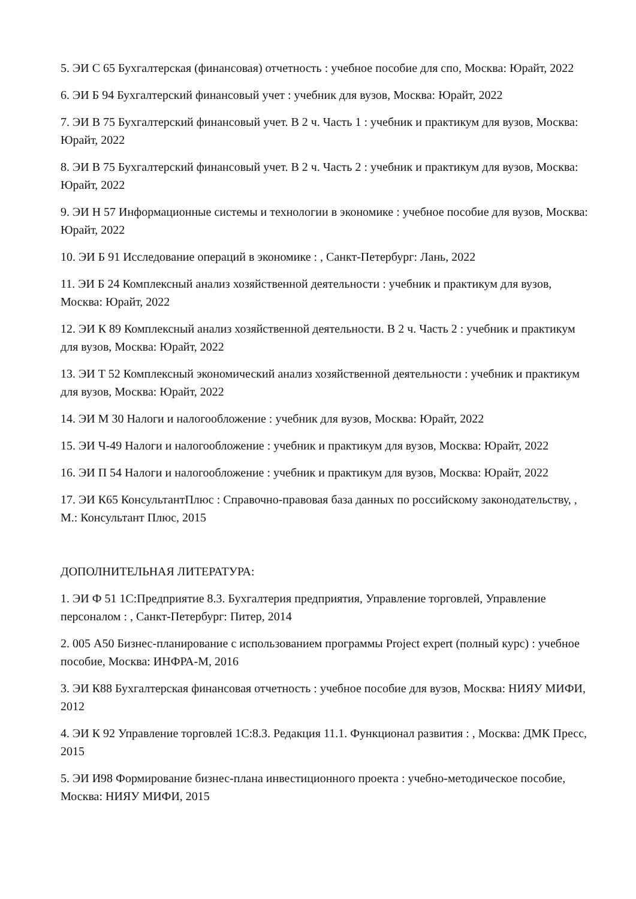5. ЭИ С 65 Бухгалтерская (финансовая) отчетность : учебное пособие для спо, Москва: Юрайт, 2022
6. ЭИ Б 94 Бухгалтерский финансовый учет : учебник для вузов, Москва: Юрайт, 2022
7. ЭИ В 75 Бухгалтерский финансовый учет. В 2 ч. Часть 1 : учебник и практикум для вузов, Москва: Юрайт, 2022
8. ЭИ В 75 Бухгалтерский финансовый учет. В 2 ч. Часть 2 : учебник и практикум для вузов, Москва: Юрайт, 2022
9. ЭИ Н 57 Информационные системы и технологии в экономике : учебное пособие для вузов, Москва: Юрайт, 2022
10. ЭИ Б 91 Исследование операций в экономике : , Санкт-Петербург: Лань, 2022
11. ЭИ Б 24 Комплексный анализ хозяйственной деятельности : учебник и практикум для вузов, Москва: Юрайт, 2022
12. ЭИ К 89 Комплексный анализ хозяйственной деятельности. В 2 ч. Часть 2 : учебник и практикум для вузов, Москва: Юрайт, 2022
13. ЭИ Т 52 Комплексный экономический анализ хозяйственной деятельности : учебник и практикум для вузов, Москва: Юрайт, 2022
14. ЭИ М 30 Налоги и налогообложение : учебник для вузов, Москва: Юрайт, 2022
15. ЭИ Ч-49 Налоги и налогообложение : учебник и практикум для вузов, Москва: Юрайт, 2022
16. ЭИ П 54 Налоги и налогообложение : учебник и практикум для вузов, Москва: Юрайт, 2022
17. ЭИ К65 КонсультантПлюс : Справочно-правовая база данных по российскому законодательству, , М.: Консультант Плюс, 2015
ДОПОЛНИТЕЛЬНАЯ ЛИТЕРАТУРА:
1. ЭИ Ф 51 1С:Предприятие 8.3. Бухгалтерия предприятия, Управление торговлей, Управление персоналом : , Санкт-Петербург: Питер, 2014
2. 005 А50 Бизнес-планирование с использованием программы Project expert (полный курс) : учебное пособие, Москва: ИНФРА-М, 2016
3. ЭИ К88 Бухгалтерская финансовая отчетность : учебное пособие для вузов, Москва: НИЯУ МИФИ, 2012
4. ЭИ К 92 Управление торговлей 1С:8.3. Редакция 11.1. Функционал развития : , Москва: ДМК Пресс, 2015
5. ЭИ И98 Формирование бизнес-плана инвестиционного проекта : учебно-методическое пособие, Москва: НИЯУ МИФИ, 2015